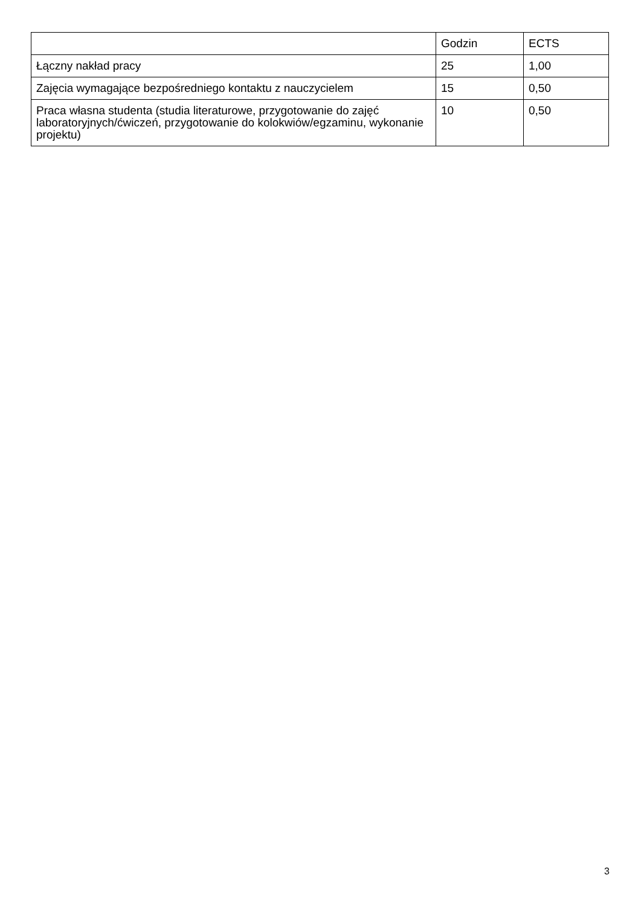| | Godzin | ECTS |
| --- | --- | --- |
| Łączny nakład pracy | 25 | 1,00 |
| Zajęcia wymagające bezpośredniego kontaktu z nauczycielem | 15 | 0,50 |
| Praca własna studenta (studia literaturowe, przygotowanie do zajęć laboratoryjnych/ćwiczeń, przygotowanie do kolokwiów/egzaminu, wykonanie projektu) | 10 | 0,50 |
3